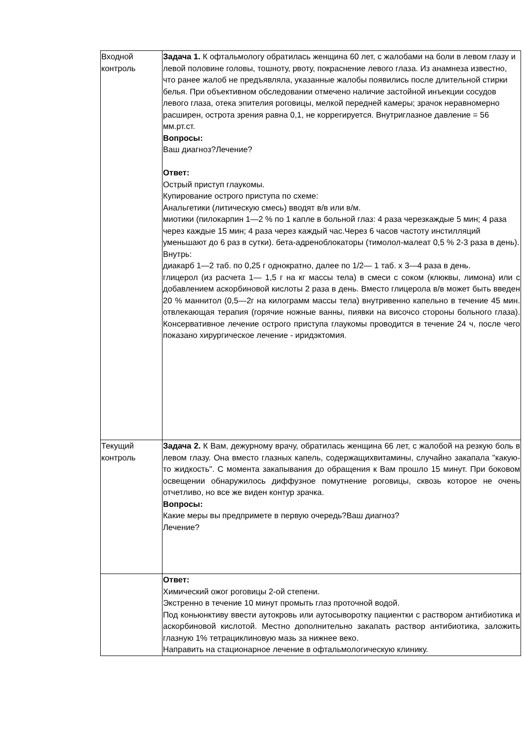| Входной контроль | Задача 1. К офтальмологу обратилась женщина 60 лет, с жалобами на боли в левом глазу и левой половине головы, тошноту, рвоту, покраснение левого глаза. Из анамнеза известно, что ранее жалоб не предъявляла, указанные жалобы появились после длительной стирки белья. При объективном обследовании отмечено наличие застойной инъекции сосудов левого глаза, отека эпителия роговицы, мелкой передней камеры; зрачок неравномерно расширен, острота зрения равна 0,1, не коррегируется. Внутриглазное давление = 56 мм.рт.ст. Вопросы: Ваш диагноз?Лечение? Ответ: Острый приступ глаукомы. Купирование острого приступа по схеме: Анальгетики (литическую смесь) вводят в/в или в/м. миотики (пилокарпин 1—2 % по 1 капле в больной глаз: 4 раза черезкаждые 5 мин; 4 раза через каждые 15 мин; 4 раза через каждый час.Через 6 часов частоту инстилляций уменьшают до 6 раз в сутки). бета-адреноблокаторы (тимолол-малеат 0,5 % 2-3 раза в день). Внутрь: диакарб 1—2 таб. по 0,25 г однократно, далее по 1/2— 1 таб. х 3—4 раза в день. глицерол (из расчета 1— 1,5 г на кг массы тела) в смеси с соком (клюквы, лимона) или с добавлением аскорбиновой кислоты 2 раза в день. Вместо глицерола в/в может быть введен 20 % маннитол (0,5—2г на килограмм массы тела) внутривенно капельно в течение 45 мин. отвлекающая терапия (горячие ножные ванны, пиявки на височсо стороны больного глаза). Консервативное лечение острого приступа глаукомы проводится в течение 24 ч, после чего показано хирургическое лечение - иридэктомия. |
| Текущий контроль | Задача 2. К Вам, дежурному врачу, обратилась женщина 66 лет, с жалобой на резкую боль в левом глазу. Она вместо глазных капель, содержащихвитамины, случайно закапала "какую-то жидкость". С момента закапывания до обращения к Вам прошло 15 минут. При боковом освещении обнаружилось диффузное помутнение роговицы, сквозь которое не очень отчетливо, но все же виден контур зрачка. Вопросы: Какие меры вы предпримете в первую очередь?Ваш диагноз? Лечение? |
| | Ответ: Химический ожог роговицы 2-ой степени. Экстренно в течение 10 минут промыть глаз проточной водой. Под коньюнктиву ввести аутокровь или аутосыворотку пациентки с раствором антибиотика и аскорбиновой кислотой. Местно дополнительно закапать раствор антибиотика, заложить глазную 1% тетрациклиновую мазь за нижнее веко. Направить на стационарное лечение в офтальмологическую клинику. |